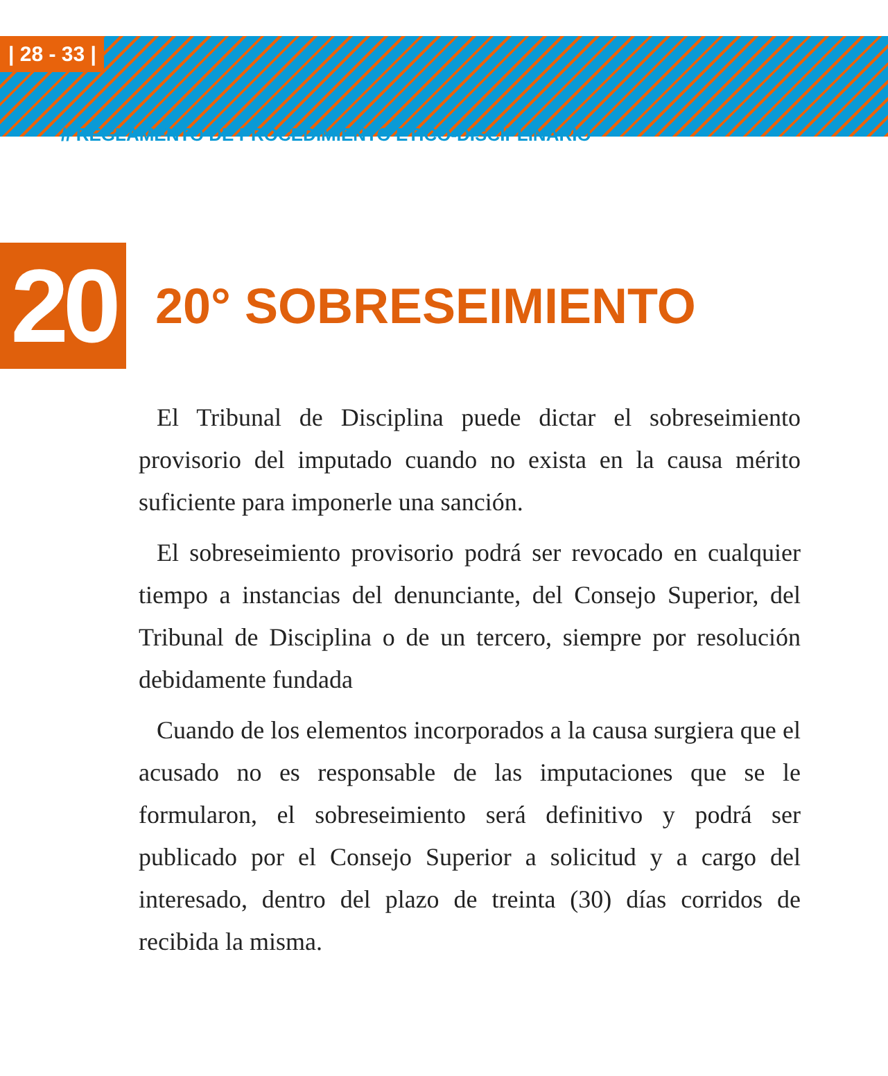| 28 - 33 |
// REGLAMENTO DE PROCEDIMIENTO ETICO-DISCIPLINARIO
20
20° SOBRESEIMIENTO
El Tribunal de Disciplina puede dictar el sobreseimiento provisorio del imputado cuando no exista en la causa mérito suficiente para imponerle una sanción.
El sobreseimiento provisorio podrá ser revocado en cualquier tiempo a instancias del denunciante, del Consejo Superior, del Tribunal de Disciplina o de un tercero, siempre por resolución debidamente fundada
Cuando de los elementos incorporados a la causa surgiera que el acusado no es responsable de las imputaciones que se le formularon, el sobreseimiento será definitivo y podrá ser publicado por el Consejo Superior a solicitud y a cargo del interesado, dentro del plazo de treinta (30) días corridos de recibida la misma.